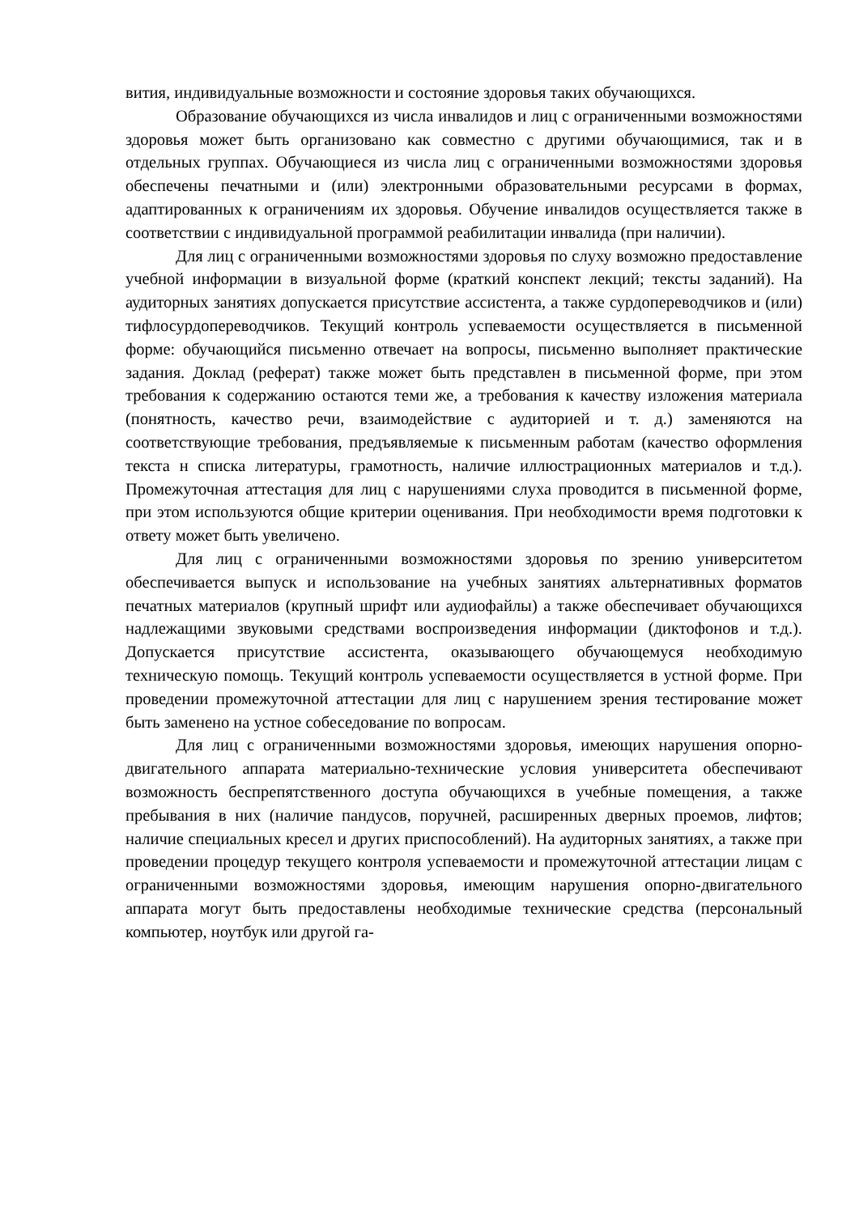вития, индивидуальные возможности и состояние здоровья таких обучающихся.
Образование обучающихся из числа инвалидов и лиц с ограниченными возможностями здоровья может быть организовано как совместно с другими обучающимися, так и в отдельных группах. Обучающиеся из числа лиц с ограниченными возможностями здоровья обеспечены печатными и (или) электронными образовательными ресурсами в формах, адаптированных к ограничениям их здоровья. Обучение инвалидов осуществляется также в соответствии с индивидуальной программой реабилитации инвалида (при наличии).
Для лиц с ограниченными возможностями здоровья по слуху возможно предоставление учебной информации в визуальной форме (краткий конспект лекций; тексты заданий). На аудиторных занятиях допускается присутствие ассистента, а также сурдопереводчиков и (или) тифлосурдопереводчиков. Текущий контроль успеваемости осуществляется в письменной форме: обучающийся письменно отвечает на вопросы, письменно выполняет практические задания. Доклад (реферат) также может быть представлен в письменной форме, при этом требования к содержанию остаются теми же, а требования к качеству изложения материала (понятность, качество речи, взаимодействие с аудиторией и т. д.) заменяются на соответствующие требования, предъявляемые к письменным работам (качество оформления текста н списка литературы, грамотность, наличие иллюстрационных материалов и т.д.). Промежуточная аттестация для лиц с нарушениями слуха проводится в письменной форме, при этом используются общие критерии оценивания. При необходимости время подготовки к ответу может быть увеличено.
Для лиц с ограниченными возможностями здоровья по зрению университетом обеспечивается выпуск и использование на учебных занятиях альтернативных форматов печатных материалов (крупный шрифт или аудиофайлы) а также обеспечивает обучающихся надлежащими звуковыми средствами воспроизведения информации (диктофонов и т.д.). Допускается присутствие ассистента, оказывающего обучающемуся необходимую техническую помощь. Текущий контроль успеваемости осуществляется в устной форме. При проведении промежуточной аттестации для лиц с нарушением зрения тестирование может быть заменено на устное собеседование по вопросам.
Для лиц с ограниченными возможностями здоровья, имеющих нарушения опорно- двигательного аппарата материально-технические условия университета обеспечивают возможность беспрепятственного доступа обучающихся в учебные помещения, а также пребывания в них (наличие пандусов, поручней, расширенных дверных проемов, лифтов; наличие специальных кресел и других приспособлений). На аудиторных занятиях, а также при проведении процедур текущего контроля успеваемости и промежуточной аттестации лицам с ограниченными возможностями здоровья, имеющим нарушения опорно-двигательного аппарата могут быть предоставлены необходимые технические средства (персональный компьютер, ноутбук или другой га-